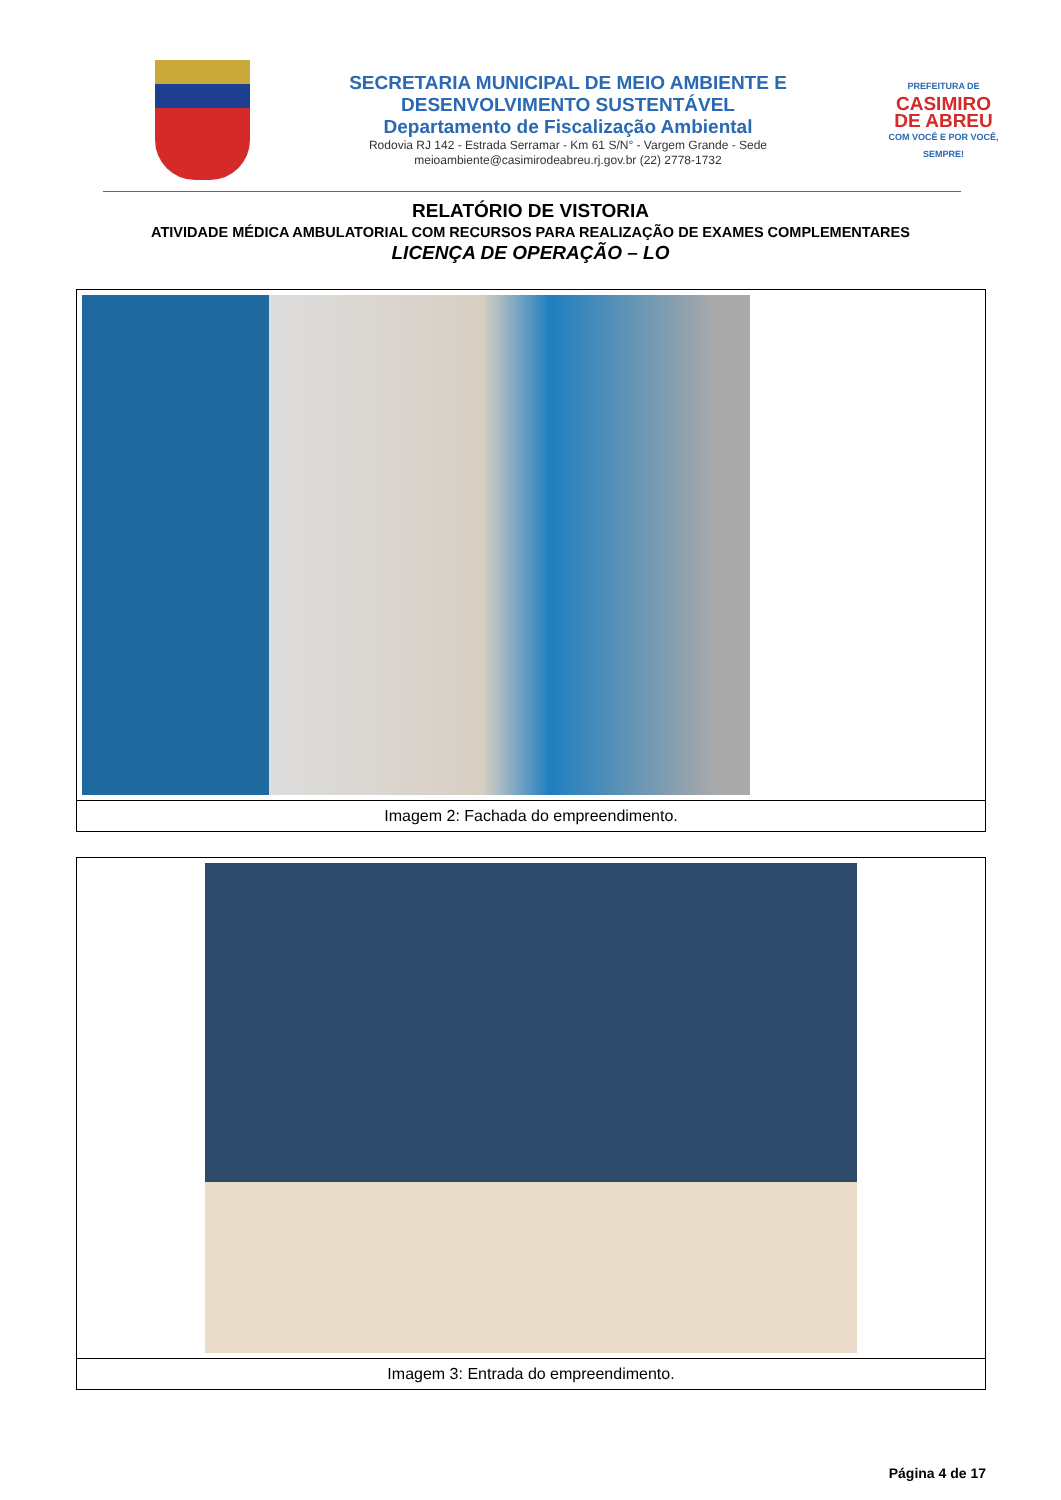SECRETARIA MUNICIPAL DE MEIO AMBIENTE E
DESENVOLVIMENTO SUSTENTÁVEL
Departamento de Fiscalização Ambiental
Rodovia RJ 142 - Estrada Serramar - Km 61 S/N° - Vargem Grande - Sede
meioambiente@casimirodeabreu.rj.gov.br (22) 2778-1732
PREFEITURA DE
CASIMIRO
DE ABREU
COM VOCÊ E POR VOCÊ, SEMPRE!
RELATÓRIO DE VISTORIA
ATIVIDADE MÉDICA AMBULATORIAL COM RECURSOS PARA REALIZAÇÃO DE EXAMES COMPLEMENTARES
LICENÇA DE OPERAÇÃO – LO
| Imagem 2: Fachada do empreendimento. |
| Imagem 3: Entrada do empreendimento. |
Página 4 de 17